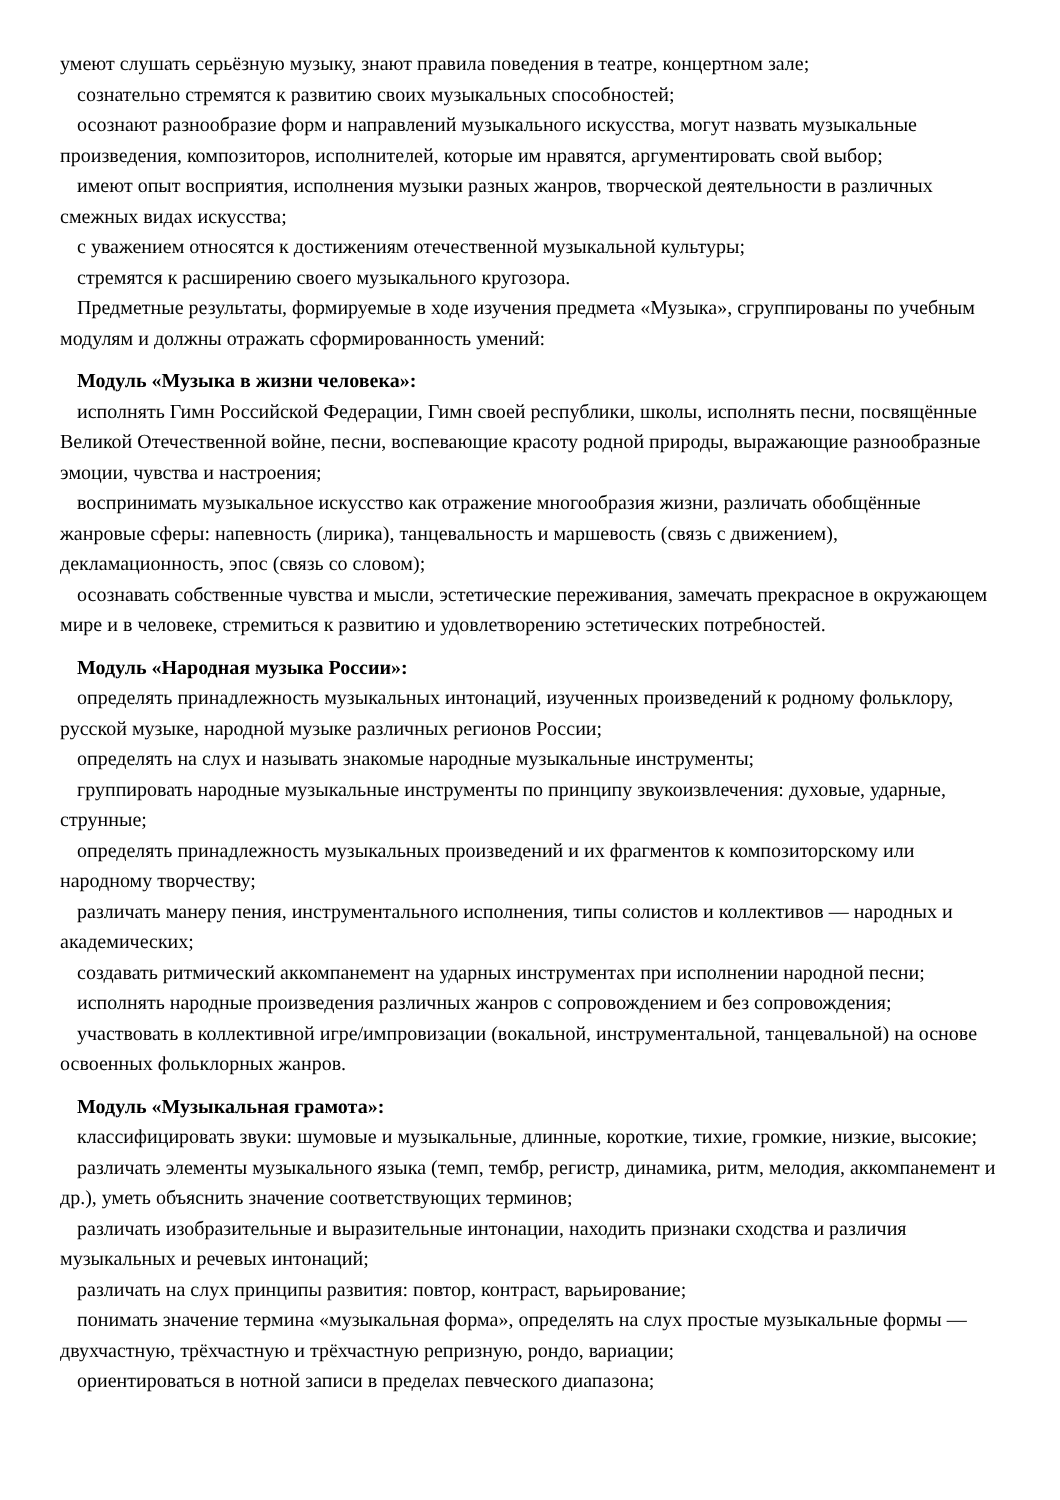умеют слушать серьёзную музыку, знают правила поведения в театре, концертном зале;
сознательно стремятся к развитию своих музыкальных способностей;
осознают разнообразие форм и направлений музыкального искусства, могут назвать музыкальные произведения, композиторов, исполнителей, которые им нравятся, аргументировать свой выбор;
имеют опыт восприятия, исполнения музыки разных жанров, творческой деятельности в различных смежных видах искусства;
с уважением относятся к достижениям отечественной музыкальной культуры;
стремятся к расширению своего музыкального кругозора.
Предметные результаты, формируемые в ходе изучения предмета «Музыка», сгруппированы по учебным модулям и должны отражать сформированность умений:
Модуль «Музыка в жизни человека»:
исполнять Гимн Российской Федерации, Гимн своей республики, школы, исполнять песни, посвящённые Великой Отечественной войне, песни, воспевающие красоту родной природы, выражающие разнообразные эмоции, чувства и настроения;
воспринимать музыкальное искусство как отражение многообразия жизни, различать обобщённые жанровые сферы: напевность (лирика), танцевальность и маршевость (связь с движением), декламационность, эпос (связь со словом);
осознавать собственные чувства и мысли, эстетические переживания, замечать прекрасное в окружающем мире и в человеке, стремиться к развитию и удовлетворению эстетических потребностей.
Модуль «Народная музыка России»:
определять принадлежность музыкальных интонаций, изученных произведений к родному фольклору, русской музыке, народной музыке различных регионов России;
определять на слух и называть знакомые народные музыкальные инструменты;
группировать народные музыкальные инструменты по принципу звукоизвлечения: духовые, ударные, струнные;
определять принадлежность музыкальных произведений и их фрагментов к композиторскому или народному творчеству;
различать манеру пения, инструментального исполнения, типы солистов и коллективов — народных и академических;
создавать ритмический аккомпанемент на ударных инструментах при исполнении народной песни;
исполнять народные произведения различных жанров с сопровождением и без сопровождения;
участвовать в коллективной игре/импровизации (вокальной, инструментальной, танцевальной) на основе освоенных фольклорных жанров.
Модуль «Музыкальная грамота»:
классифицировать звуки: шумовые и музыкальные, длинные, короткие, тихие, громкие, низкие, высокие;
различать элементы музыкального языка (темп, тембр, регистр, динамика, ритм, мелодия, аккомпанемент и др.), уметь объяснить значение соответствующих терминов;
различать изобразительные и выразительные интонации, находить признаки сходства и различия музыкальных и речевых интонаций;
различать на слух принципы развития: повтор, контраст, варьирование;
понимать значение термина «музыкальная форма», определять на слух простые музыкальные формы — двухчастную, трёхчастную и трёхчастную репризную, рондо, вариации;
ориентироваться в нотной записи в пределах певческого диапазона;